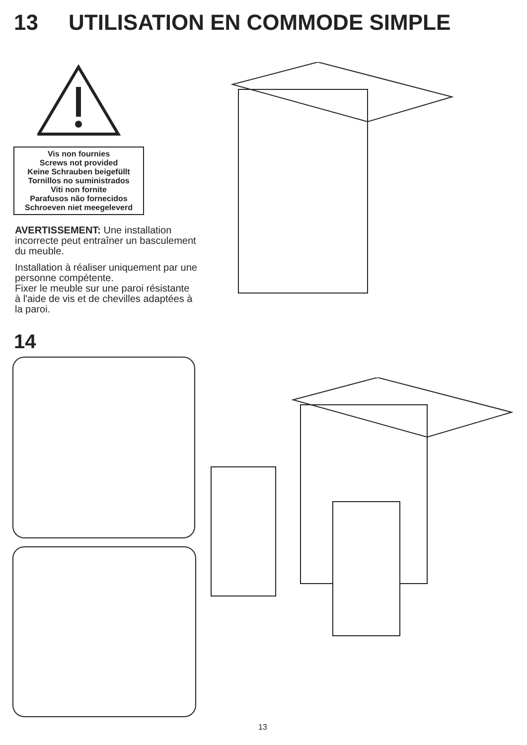13 UTILISATION EN COMMODE SIMPLE
Vis non fournies
Screws not provided
Keine Schrauben beigefüllt
Tornillos no suministrados
Viti non fornite
Parafusos não fornecidos
Schroeven niet meegeleverd
AVERTISSEMENT: Une installation incorrecte peut entraîner un basculement du meuble.
Installation à réaliser uniquement par une personne compétente.
Fixer le meuble sur une paroi résistante à l'aide de vis et de chevilles adaptées à la paroi.
14
13